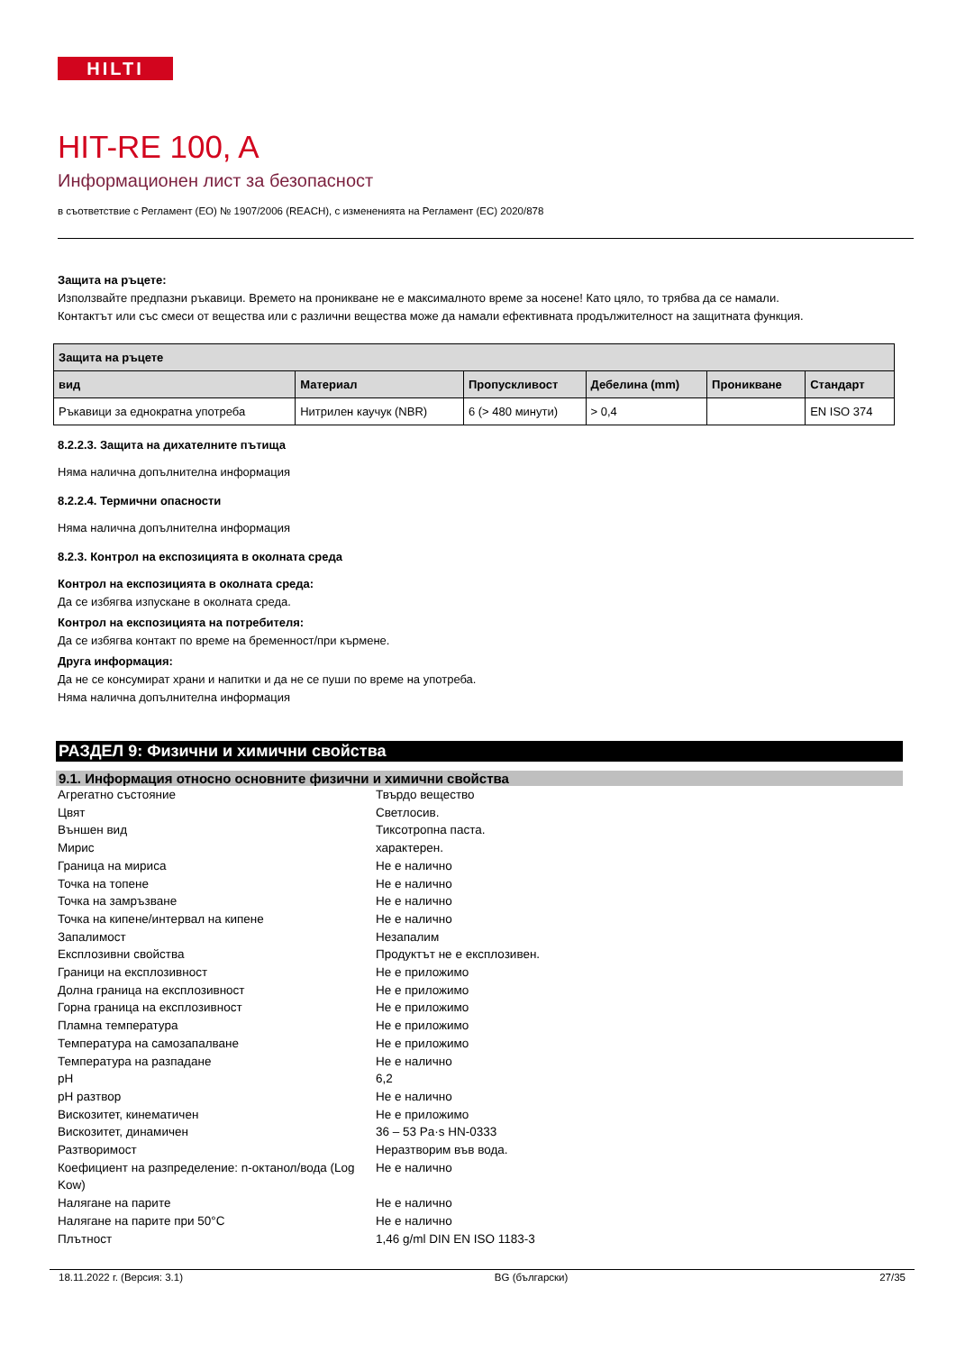HILTI
HIT-RE 100, A
Информационен лист за безопасност
в съответствие с Регламент (ЕО) № 1907/2006 (REACH), с измененията на Регламент (ЕС) 2020/878
Защита на ръцете:
Използвайте предпазни ръкавици. Времето на проникване не е максималното време за носене! Като цяло, то трябва да се намали.
Контактът или със смеси от вещества или с различни вещества може да намали ефективната продължителност на защитната функция.
| Защита на ръцете | | | | | |
| --- | --- | --- | --- | --- | --- |
| вид | Материал | Пропускливост | Дебелина (mm) | Проникване | Стандарт |
| Ръкавици за еднократна употреба | Нитрилен каучук (NBR) | 6 (> 480 минути) | > 0,4 | | EN ISO 374 |
8.2.2.3. Защита на дихателните пътища
Няма налична допълнителна информация
8.2.2.4. Термични опасности
Няма налична допълнителна информация
8.2.3. Контрол на експозицията в околната среда
Контрол на експозицията в околната среда:
Да се избягва изпускане в околната среда.
Контрол на експозицията на потребителя:
Да се избягва контакт по време на бременност/при кърмене.
Друга информация:
Да не се консумират храни и напитки и да не се пуши по време на употреба.
Няма налична допълнителна информация
РАЗДЕЛ 9: Физични и химични свойства
9.1. Информация относно основните физични и химични свойства
Агрегатно състояние
Твърдо вещество
Цвят
Светлосив.
Външен вид
Тиксотропна паста.
Мирис
характерен.
Граница на мириса
Не е налично
Точка на топене
Не е налично
Точка на замръзване
Не е налично
Точка на кипене/интервал на кипене
Не е налично
Запалимост
Незапалим
Експлозивни свойства
Продуктът не е експлозивен.
Граници на експлозивност
Не е приложимо
Долна граница на експлозивност
Не е приложимо
Горна граница на експлозивност
Не е приложимо
Пламна температура
Не е приложимо
Температура на самозапалване
Не е приложимо
Температура на разпадане
Не е налично
pH
6,2
pH разтвор
Не е налично
Вискозитет, кинематичен
Не е приложимо
Вискозитет, динамичен
36 – 53 Pa·s HN-0333
Разтворимост
Неразтворим във вода.
Коефициент на разпределение: n-октанол/вода (Log Kow)
Не е налично
Налягане на парите
Не е налично
Налягане на парите при 50°C
Не е налично
Плътност
1,46 g/ml DIN EN ISO 1183-3
18.11.2022 г. (Версия: 3.1) BG (български) 27/35